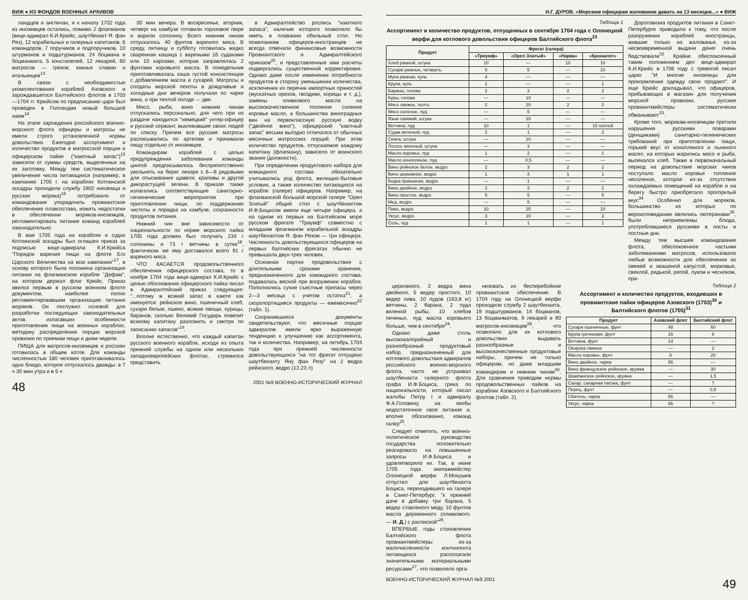ВИЖ ● ИЗ ФОНДОВ ВОЕННЫХ АРХИВОВ
ландцев и англичан, и к началу 1702 года из иноземцев остались, помимо 2 флагманов (вице-адмирал К.И.Крюйс, шаутбенахт Я. фан Рез), 12 корабельных и галерных капитанов, 6 командоров, 7 поручиков и подпоручиков, 10 штурманов и подштурманов, 24 боцмана и боцманмата, 5 констапелей, 12 лекарей, 60 матросов — греков, южных славян и итальянцев<sup>13</sup>.
В связи с необходимостью укомплектования кораблей Азовского и зарождавшегося Балтийского флотов в 1703—1704 гг. Крюйсом по предписанию царя был проведен в Голландии новый большой наем<sup>14</sup>.
На этапе зарождения российского военно-морского флота офицеры и матросы не имели строго установленной нормы довольствия. Ежегодно ассортимент и количество продуктов в матросской порции и офицерском пайке ("каютный запас")<sup>15</sup> зависели от суммы средств, выделенных на их заготовку. Между тем систематическое увеличение числа питающихся (например, в кампанию 1705 г. на кораблях Котлинской эскадры проходили службу 1902 иноземца и русских моряка)<sup>16</sup> потребовало от командования упорядочить провиантское обеспечение плавсостава, изжить недостатки в обеспечении моряков-иноземцев, регламентировать питание команд кораблей законодательно.
В мае 1705 года на кораблях и судах Котлинской эскадры был оглашен приказ за подписью вице-адмирала К.И.Крюйса "Порядок варения пищи на флоте Его Царского Величества на всю кампанию"<sup>17</sup>, в основу которого была положена организация питания на флагманском корабле "Дефам", на котором держал флаг Крюйс. Приказ явился первым в русском военном флоте документом, наиболее полно регламентировавшим организацию питания моряков. Он послужил основой для разработки последующих законодательных актов, излагавших особенности приготовления пищи на военных кораблях, методику распределения порции морской провизии по приемам пищи и дням недели.
ПИЩА для матросов-иноземцев и россиян готовилась в общем котле. Для команды численностью 180 человек приготавливалось одно блюдо, которое отпускалось дважды: в 7 ч 30 мин утра и в 5 ч
30 мин вечера. В воскресенье, вторник, четверг на камбузе готовили гороховое пюре и варили солонину. Всего нижним чинам отпускалось 40 фунтов вареного мяса. В среду, пятницу и субботу готовилась жидко сваренная кашица с вареными 16 судаками или 10 карпами, которая заправлялась 2 фунтами коровьего масла. В понедельник приготавливалась каша густой консистенции с добавлением масла и сухарей. Матросы и солдаты морской пехоты в дождливые и холодные дни вечером получали по чарке вина, а при теплой погоде — две.
Мясо, рыба, вино нижним чинам отпускались персонально, для чего при их раздаче находился "немецкий" унтер-офицер и русский сержант, выкликавшие своих людей по списку. Причем все русские матросы расписывались по артелям и принимали пищу отдельно от иноземцев.
Командирам кораблей с целью предупреждения заболевания команды цингой предписывалось беспрепятственно увольнять на берег лекаря с 6—8 рядовыми для отыскивания щавеля, крапивы и другой дикорастущей зелени. В приказе также излагались соответствующие санитарно-гигиенические мероприятия при приготовлении пищи, по поддержанию чистоты и порядка на камбузе, сохранности продуктов питания.
Нижний чин вне зависимости от национальности по норме морского пайка 1705 года должен был получать 234 г солонины и 73 г ветчины в сутки<sup>18</sup>, фактически же ему доставался всего 91 г вареного мяса.
ЧТО КАСАЕТСЯ продовольственного обеспечения офицерского состава, то в ноябре 1704 года вице-адмирал К.И.Крюйс с целью обоснования офицерского пайка писал в Адмиралтейский приказ следующее: "...потому ж всякий запас в каюте как именуется: рейнское вино, пшеничный хлеб, сухари белые, пшено, всякие овощи, курицы, баранов, сколько Великий Государь повелит всякому капитану разложить и смотря по записанию запасов"<sup>19</sup>.
Вполне естественно, что каждый капитан русского военного корабля, исходя из опыта прежней службы на одном или нескольких западноевропейских флотах, стремился представить
в Адмиралтейство роспись "каютного запаса", наличие которого позволяло бы иметь в плавании обильный стол. Но пожеланиям офицеров-иностранцев не всегда отвечали финансовые возможности Провиантского и Адмиралтейского приказов<sup>20</sup>, и представленные ими расчеты подвергались существенной корректировке. Однако даже после изменения потребности продуктов в сторону уменьшения количества, исключения из перечня импортных пряностей (мускатных орехов, гвоздики, корицы и т. д.), замены оливкового масла на высококачественное топленое соленое коровье масло, а большинства виноградных вин на первоклассную русскую водку ("двойное вино"), офицерский "каютный запас" весьма выгодно отличался от обычных месячных матросских порций. При этом количество продуктов, отпускаемое каждому капитану (флагману), зависело от воинского звания (должности).
При определении продуктового набора для командного состава обязательно учитывались род флота, жилищно-бытовые условия, а также количество питающихся на корабле (галере) офицеров. Например, на флагманской большой морской галере "Орел Златый" общий стол с шаутбенахтом И.Ф.Боцисом имели еще четыре офицера, а на одном из первых на Балтийском море русском фрегате "Триумф" совместно с младшим флагманом корабельной эскадры шаутбенахтом Я. фан Резом — три офицера. Численность довольствующихся офицеров на первых балтийских фрегатах обычно не превышала двух-трех человек.
Основная партия продовольствия с длительными сроками хранения, предназначенного для командного состава, подавалась весной при вооружении корабля. Пополнялись сухие съестные припасы через 2—3 месяца с учетом остатка<sup>21</sup>, а скоропортящиеся продукты — ежемесячно<sup>22</sup> (табл. 1).
Сохранившиеся документы свидетельствуют, что месячные порции адмиралов имели ярко выраженную тенденцию к улучшению как ассортимента, так и количества. Например, на октябрь 1704 года при прежней численности довольствующихся "на тот фрегат отпущено шаутбенахту Яну фан Резу" на 2 ведра рейнского, ведро (12,23 л)
48 2001 №9 ВОЕННО-ИСТОРИЧЕСКИЙ ЖУРНАЛ
И.Г. ДУРОВ. «Морским офицерам жалование давать на 13 месяцев...» ● ВИЖ
Таблица 1
Ассортимент и количество продуктов, отпущенных в сентябре 1704 года с Олонецкой верфи для котлового довольствия офицеров Балтийского флота<sup>23</sup>
| Продукт | Фрегат (галера) | | | |
| --- | --- | --- | --- | --- |
| | «Триумф» | «Орел Златый» | «Нарва» | «Кроншлот» |
| Хлеб ржаной, штука | 10 | — | 10 | 10 |
| Сухари ржаные, четверть | 5 | 5 | — | 10 |
| Мука ржаная, куль | 4 | — | — | — |
| Крупа, куль | 1 | — | — | 1 |
| Бараны, голова | 2 | 3 | 2 | 2 |
| Куры, голова | — | 10 | — | — |
| Мясо свежее, полть | 2 | 20 | 2 | 2 |
| Мясо соленое, пуд | — | 5 | — | — |
| Язык говяжий, штука | — | 20 | — | — |
| Ветчина, пуд | 10 | 1 | — | 15 полтей |
| Судак вяленый, пуд | 2 | 1 | — | 2 |
| Семга, штука | — | 10 | — | — |
| Лосось вяленый, штука | — | 3 | — | — |
| Масло коровье, пуд | 1 | 2 | — | 1 |
| Масло конопляное, пуд | — | 0,5 | — | — |
| Вино рейнское белое, ведро | 2 | 3 | 2 | 2 |
| Вино церковное, ведро | 1 | 3 | 1 | 1 |
| Водка приказная, ведро | — | 1 | — | — |
| Вино двойное, ведро | 2 | 3 | 2 | 2 |
| Вино простое, ведро | 5 | 5 | — | 5 |
| Мед, ведро | — | 5 | — | — |
| Пиво, ведро | 10 | 20 | — | 10 |
| Уксус, ведро | 3 | 10 | — | 3 |
| Соль, пуд | 1 | 1 | — | 1 |
Дороговизна продуктов питания в Санкт-Петербурге приводила к тому, что после разоружения кораблей иностранцы, жившие только на жалованье, из-за несвоевременной выдачи денег очень бедствовали<sup>32</sup>. Крайне обеспокоенный таким положением дел вице-адмирал К.И.Крюйс в 1706 году с тревогой писал царю: "И многие иноземцы для прокормления одежду свою продают". И еще Крюйс докладывал, что офицеров, прибывающих в магазин для получения морской провизии, русские провиантмейстеры систематически обманывают<sup>33</sup>.
Кроме того, морякам-иноземцам претили нарушения русскими поварами (денщиками) санитарно-гигиенических требований при приготовлении пищи, горький вкус от конопляного и льняного масел, на которых жарились мясо и рыба, выпекался хлеб. Также в первоначальный период на довольствие морских чинов поступало масло коровье топленое несоленое, которое из-за отсутствия охлаждаемых помещений на корабле и на берегу быстро приобретало прогорклый вкус<sup>34</sup>. Особенно для моряков, большинство из которых по вероисповеданию являлись лютеранами<sup>35</sup>, были неприемлемы блюда, употреблявшиеся русскими в посты и постные дни.
Между тем высшее командование флота, обеспокоенное частыми заболеваниями матросов, использовало любые возможности для обеспечения их свежей и квашеной капустой, морковью, свеклой, редькой, репой, луком и чесноком, при-
церковного, 2 ведра вина двойного, 5 ведер простого, 10 ведер пива, 10 пудов (163,8 кг) ветчины, 2 барана, 2 пуда вяленой рыбы, 10 хлебов печеных, пуд масла коровьего больше, чем в сентябре<sup>24</sup>.
Однако даже столь высококалорийный и разнообразный продуктовый набор, предназначенный для котлового довольствия адмиралов российского военно-морского флота, часто не устраивал шаутбенахта галерного флота графа И.Ф.Боциса, грека по национальности, который писал жалобы Петру I и адмиралу Ф.А.Головину на якобы недостаточное свое питание и, вполне обоснованно, команд галер<sup>25</sup>.
Следует отметить, что военно-политическое руководство государства положительно реагировало на повышенные запросы И.Ф.Боциса и удовлетворяло их. Так, в июне 1705 года экипажмейстер Олонецкой верфи Л.Мокушев отпустил для шаутбенахта Боциса, переходившего на галере в Санкт-Петербург, "к прежней даче в добавку три барана, 5 ведер ставленого меду, 10 фунтов масла деревянного (оливкового. — И. Д.) с распиской"<sup>26</sup>.
ВПЕРВЫЕ годы становления Балтийского флота провиантмейстеры из-за малочисленности контингента питающихся располагали значительными материальными ресурсами<sup>27</sup>, что позволяло орга-
низовать их бесперебойное провиантское обеспечение. В 1704 году на Олонецкой верфи проходили службу 2 шаутбенахта, 19 подштурманов, 14 боцманов, 13 боцманматов, 9 лекарей и 90 матросов-иноземцев<sup>28</sup>, что позволяло для их котлового довольствия выдавать разнообразные и высококачественные продуктовые наборы, причем не только офицерам, но даже младшим командирам и нижним чинам<sup>29</sup>. Для сравнения приводим нормы продовольственных пайков на кораблях Азовского и Балтийского флотов (табл. 2).
Таблица 2
Ассортимент и количество продуктов, входивших в провиантские пайки офицеров Азовского (1703)<sup>30</sup> и Балтийского флотов (1705)<sup>31</sup>
| Продукт | Азовский флот | Балтийский флот |
| --- | --- | --- |
| Сухари пшеничные, фунт | 48 | 60 |
| Крупа гречневая, фунт | 16 | 6 |
| Ветчина, фунт | 14 | — |
| Окорока свиные | — | 2 |
| Масло коровье, фунт | 6 | 20 |
| Вино двойное, чарка | 56 | — |
| Вино французское рейнское, кружка | — | 30 |
| Шампанское рейнское, кружка | — | 1,5 |
| Сахар, сахарная патока, фунт | — | 7 |
| Перец, фунт | — | 0,5 |
| Сбитень, чарка | 56 | — |
| Уксус, чарка | 56 | ? |
ВОЕННО-ИСТОРИЧЕСКИЙ ЖУРНАЛ №9 2001 49